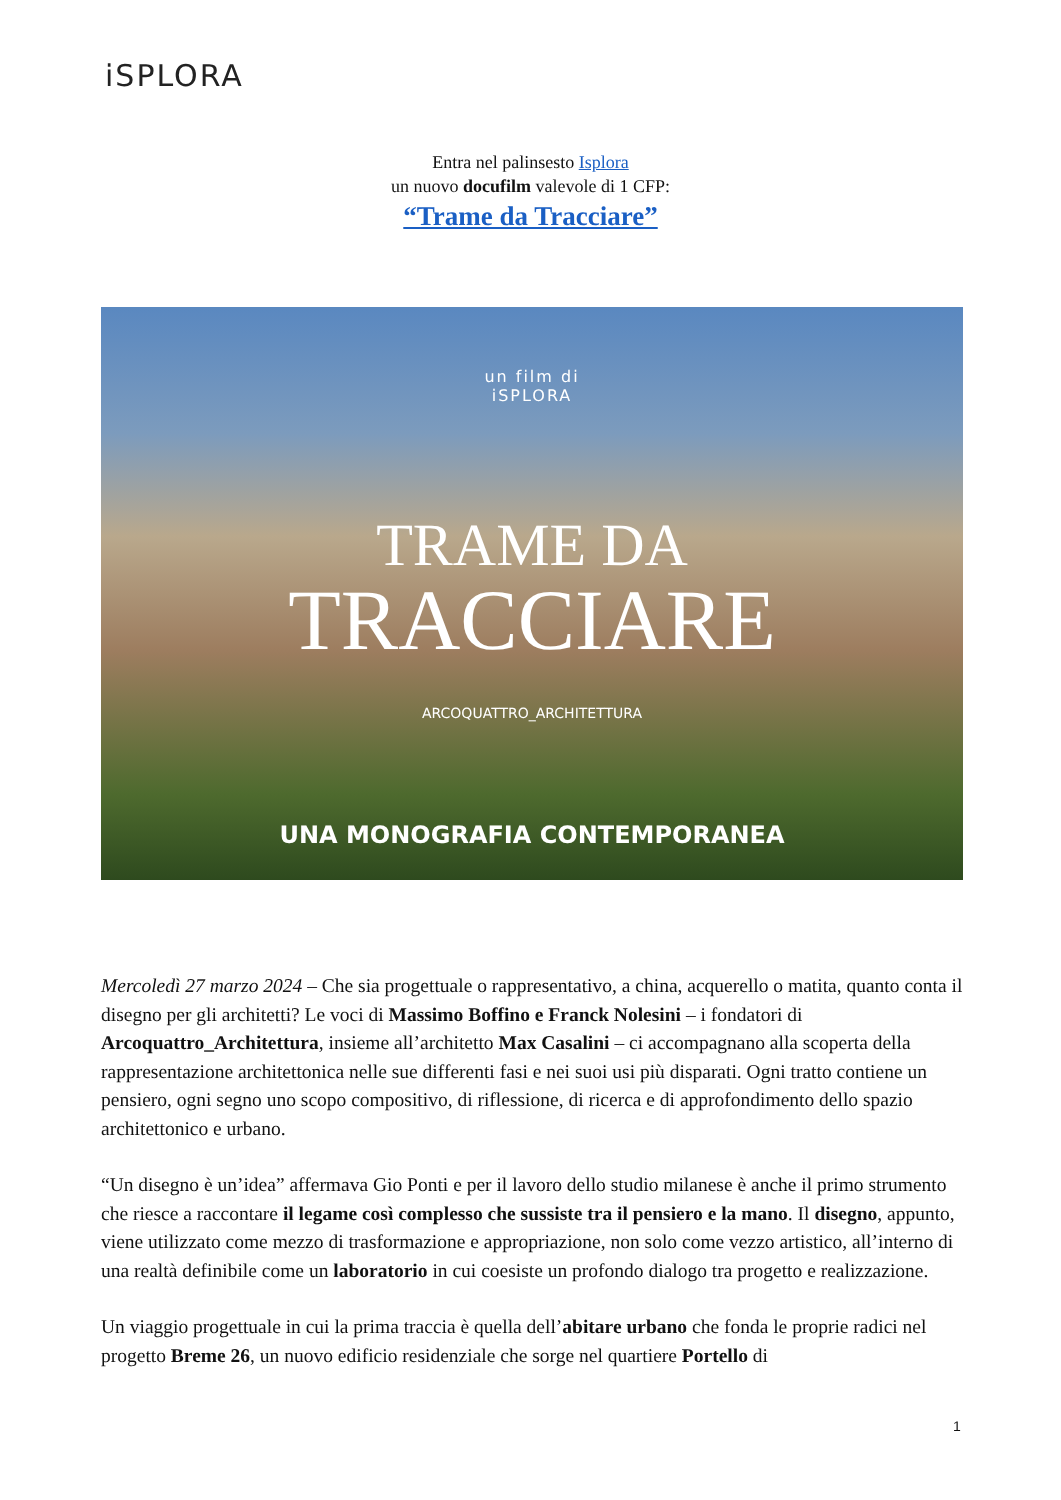iSPLORA
Entra nel palinsesto Isplora
un nuovo docufilm valevole di 1 CFP:
“Trame da Tracciare”
un film di
iSPLORA
TRAME DA
TRACCIARE
ARCOQUATTRO_ARCHITETTURA
UNA MONOGRAFIA CONTEMPORANEA
Mercoledì 27 marzo 2024 – Che sia progettuale o rappresentativo, a china, acquerello o matita, quanto conta il disegno per gli architetti? Le voci di Massimo Boffino e Franck Nolesini – i fondatori di Arcoquattro_Architettura, insieme all’architetto Max Casalini – ci accompagnano alla scoperta della rappresentazione architettonica nelle sue differenti fasi e nei suoi usi più disparati. Ogni tratto contiene un pensiero, ogni segno uno scopo compositivo, di riflessione, di ricerca e di approfondimento dello spazio architettonico e urbano.
“Un disegno è un’idea” affermava Gio Ponti e per il lavoro dello studio milanese è anche il primo strumento che riesce a raccontare il legame così complesso che sussiste tra il pensiero e la mano. Il disegno, appunto, viene utilizzato come mezzo di trasformazione e appropriazione, non solo come vezzo artistico, all’interno di una realtà definibile come un laboratorio in cui coesiste un profondo dialogo tra progetto e realizzazione.
Un viaggio progettuale in cui la prima traccia è quella dell’abitare urbano che fonda le proprie radici nel progetto Breme 26, un nuovo edificio residenziale che sorge nel quartiere Portello di
1